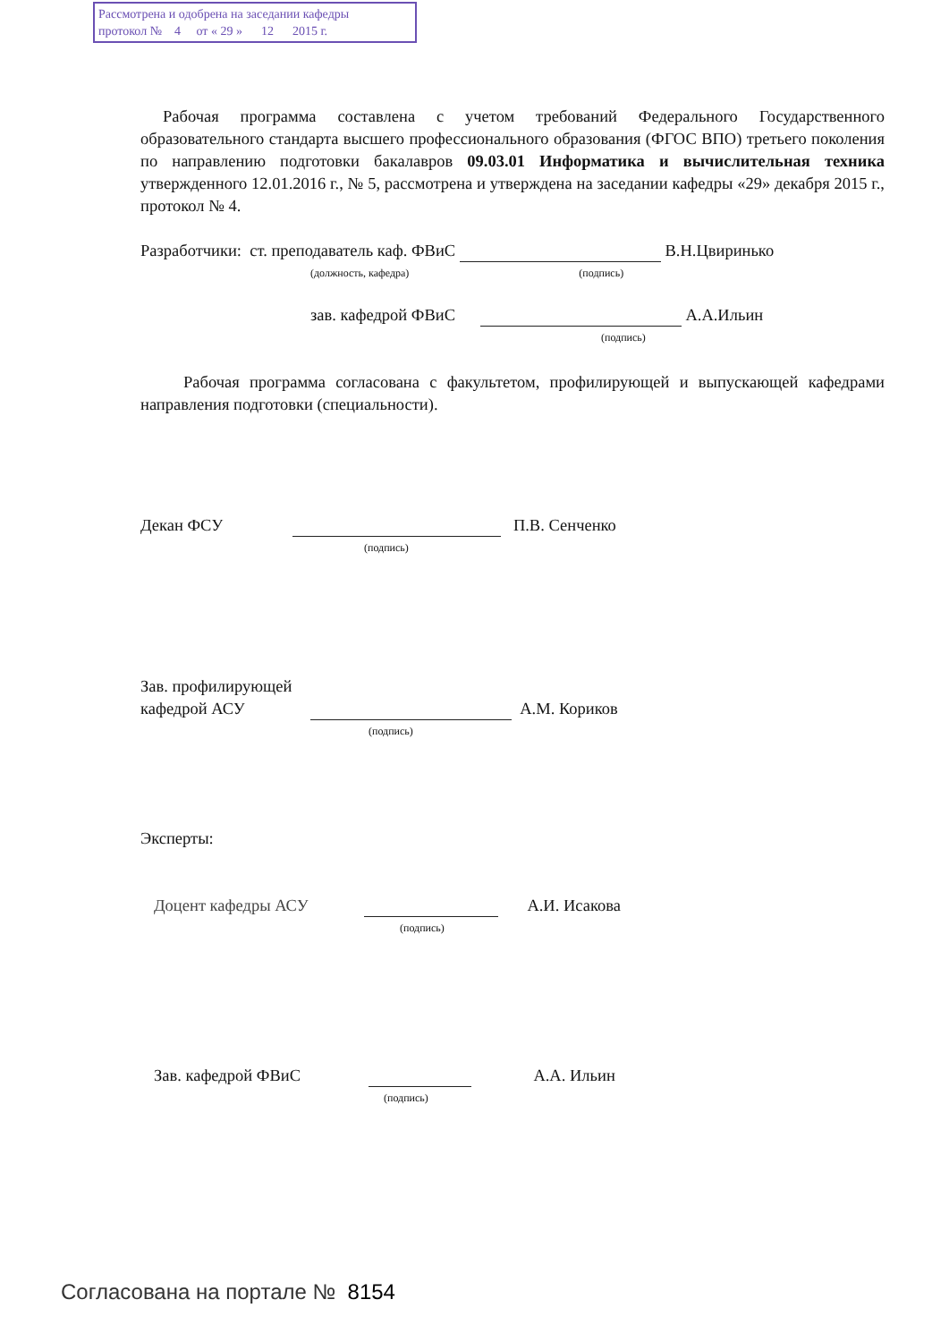Рассмотрена и одобрена на заседании кафедры
протокол № 4 от « 29 » 12 2015 г.
Рабочая программа составлена с учетом требований Федерального Государственного образовательного стандарта высшего профессионального образования (ФГОС ВПО) третьего поколения по направлению подготовки бакалавров 09.03.01 Информатика и вычислительная техника утвержденного 12.01.2016 г., № 5, рассмотрена и утверждена на заседании кафедры «29» декабря 2015 г., протокол № 4.
Разработчики: ст. преподаватель каф. ФВиС В.Н.Цвиринько
(должность, кафедра) (подпись)
зав. кафедрой ФВиС А.А.Ильин
(подпись)
Рабочая программа согласована с факультетом, профилирующей и выпускающей кафедрами направления подготовки (специальности).
Декан ФСУ П.В. Сенченко
(подпись)
Зав. профилирующей
кафедрой АСУ А.М. Кориков
(подпись)
Эксперты:
Доцент кафедры АСУ А.И. Исакова
(подпись)
Зав. кафедрой ФВиС А.А. Ильин
(подпись)
Согласована на портале № 8154